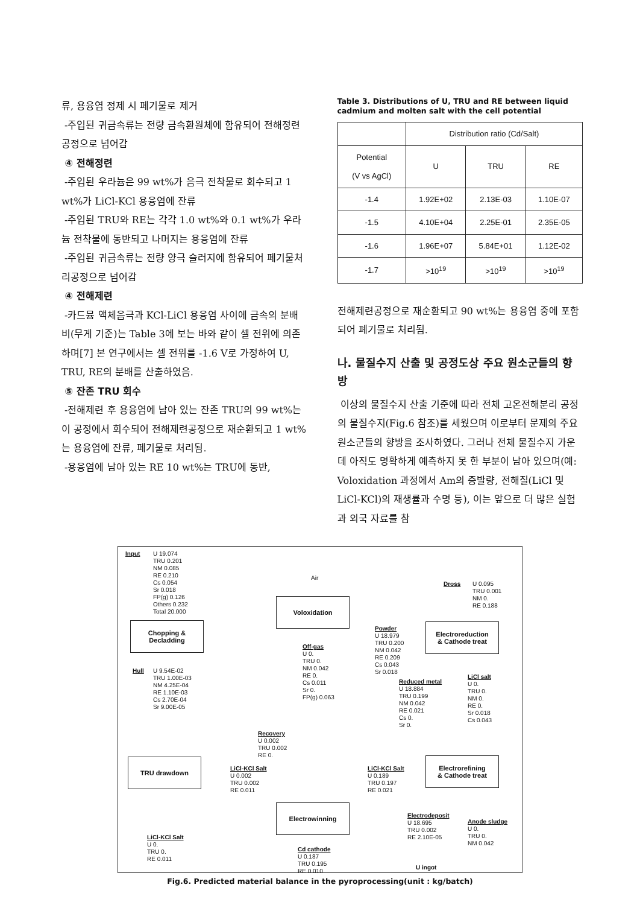류, 용융염 정제 시 폐기물로 제거
-주입된 귀금속류는 전량 금속환원체에 함유되어 전해정련공정으로 넘어감
④ 전해정련
-주입된 우라늄은 99 wt%가 음극 전착물로 회수되고 1 wt%가 LiCl-KCl 용융염에 잔류
-주입된 TRU와 RE는 각각 1.0 wt%와 0.1 wt%가 우라늄 전착물에 동반되고 나머지는 용융염에 잔류
-주입된 귀금속류는 전량 양극 슬러지에 함유되어 폐기물처리공정으로 넘어감
④ 전해제련
-카드뮴 액체음극과 KCl-LiCl 용융염 사이에 금속의 분배비(무게 기준)는 Table 3에 보는 바와 같이 셀 전위에 의존하며[7] 본 연구에서는 셀 전위를 -1.6 V로 가정하여 U, TRU, RE의 분배를 산출하였음.
⑤ 잔존 TRU 회수
-전해제련 후 용융염에 남아 있는 잔존 TRU의 99 wt%는 이 공정에서 회수되어 전해제련공정으로 재순환되고 1 wt%는 용융염에 잔류, 폐기물로 처리됨.
-용융염에 남아 있는 RE 10 wt%는 TRU에 동반,
Table 3. Distributions of U, TRU and RE between liquid cadmium and molten salt with the cell potential
| | Distribution ratio (Cd/Salt) | | |
| --- | --- | --- | --- |
| Potential (V vs AgCl) | U | TRU | RE |
| -1.4 | 1.92E+02 | 2.13E-03 | 1.10E-07 |
| -1.5 | 4.10E+04 | 2.25E-01 | 2.35E-05 |
| -1.6 | 1.96E+07 | 5.84E+01 | 1.12E-02 |
| -1.7 | >10<sup>19</sup> | >10<sup>19</sup> | >10<sup>19</sup> |
전해제련공정으로 재순환되고 90 wt%는 용융염 중에 포함되어 폐기물로 처리됨.
나. 물질수지 산출 및 공정도상 주요 원소군들의 향방
이상의 물질수지 산출 기준에 따라 전체 고온전해분리 공정의 물질수지(Fig.6 참조)를 세웠으며 이로부터 문제의 주요 원소군들의 향방을 조사하였다. 그러나 전체 물질수지 가운데 아직도 명확하게 예측하지 못 한 부분이 남아 있으며(예: Voloxidation 과정에서 Am의 증발량, 전해질(LiCl 및 LiCl-KCl)의 재생률과 수명 등), 이는 앞으로 더 많은 실험과 외국 자료를 참
Input
U 19.074
TRU 0.201
NM 0.085
RE 0.210
Cs 0.054
Sr 0.018
FP(g) 0.126
Others 0.232
Total 20.000
Chopping &
Decladding
Hull
U 9.54E-02
TRU 1.00E-03
NM 4.25E-04
RE 1.10E-03
Cs 2.70E-04
Sr 9.00E-05
Air
Voloxidation
Off-gas
U 0.
TRU 0.
NM 0.042
RE 0.
Cs 0.011
Sr 0.
FP(g) 0.063
Powder
U 18.979
TRU 0.200
NM 0.042
RE 0.209
Cs 0.043
Sr 0.018
Dross
U 0.095
TRU 0.001
NM 0.
RE 0.188
Electroreduction
& Cathode treat
Reduced metal
U 18.884
TRU 0.199
NM 0.042
RE 0.021
Cs 0.
Sr 0.
LiCl salt
U 0.
TRU 0.
NM 0.
RE 0.
Sr 0.018
Cs 0.043
Recovery
U 0.002
TRU 0.002
RE 0.
TRU drawdown
LiCl-KCl Salt
U 0.002
TRU 0.002
RE 0.011
LiCl-KCl Salt
U 0.189
TRU 0.197
RE 0.021
Electrorefining
& Cathode treat
Electrowinning
Electrodeposit
U 18.695
TRU 0.002
RE 2.10E-05
Anode sludge
U 0.
TRU 0.
NM 0.042
LiCl-KCl Salt
U 0.
TRU 0.
RE 0.011
Cd cathode
U 0.187
TRU 0.195
RE 0.010
U ingot
Fig.6. Predicted material balance in the pyroprocessing(unit : kg/batch)